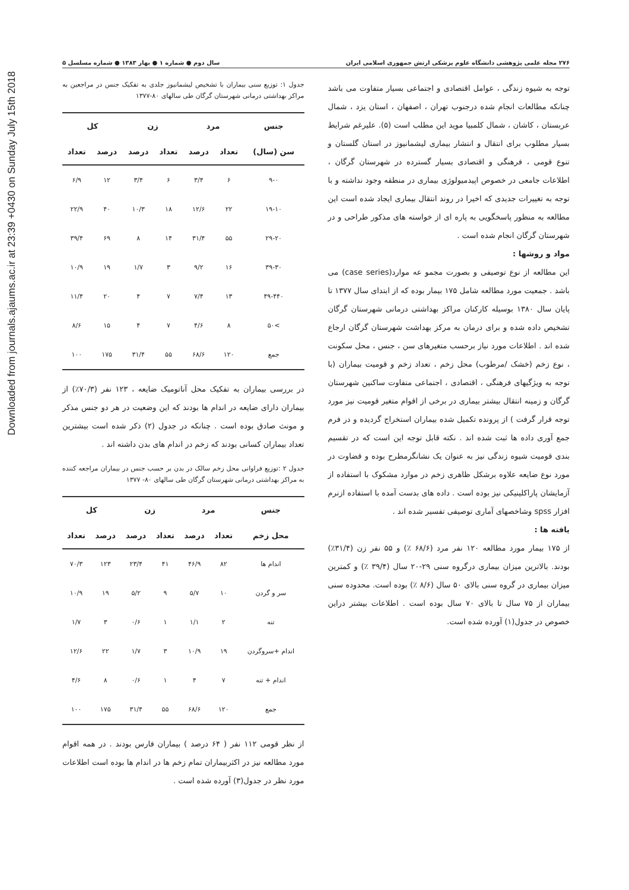Downloaded from journals.ajaums.ac.ir at 23:39 +0430 on Sunday July 15th 2018
۲۷۶ مجله علمی پژوهشی دانشگاه علوم پزشکی ارتش جمهوری اسلامی ایران سال دوم ● شماره ۱ ● بهار ۱۳۸۳ ● شماره مسلسل ۵
توجه به شیوه زندگی ، عوامل اقتصادی و اجتماعی بسیار متفاوت می باشد چنانکه مطالعات انجام شده درجنوب تهران ، اصفهان ، استان یزد ، شمال عربستان ، کاشان ، شمال کلمبیا موید این مطلب است (۵). علیرغم شرایط بسیار مطلوب برای انتقال و انتشار بیماری لیشمانیوز در استان گلستان و تنوع قومی ، فرهنگی و اقتصادی بسیار گسترده در شهرستان گرگان ، اطلاعات جامعی در خصوص اپیدمیولوژی بیماری در منطقه وجود نداشته و با توجه به تغییرات جدیدی که اخیرا در روند انتقال بیماری ایجاد شده است این مطالعه به منظور پاسخگویی به پاره ای از خواسته های مذکور طراحی و در شهرستان گرگان انجام شده است .
مواد و روشها :
این مطالعه از نوع توصیفی و بصورت مجمو عه موارد(case series) می باشد . جمعیت مورد مطالعه شامل ۱۷۵ بیمار بوده که از ابتدای سال ۱۳۷۷ تا پایان سال ۱۳۸۰ بوسیله کارکنان مراکز بهداشتی درمانی شهرستان گرگان تشخیص داده شده و برای درمان به مرکز بهداشت شهرستان گرگان ارجاع شده اند . اطلاعات مورد نیاز برحسب متغیرهای سن ، جنس ، محل سکونت ، نوع زخم (خشک /مرطوب) محل زخم ، تعداد زخم و قومیت بیماران (با توجه به ویژگیهای فرهنگی ، اقتصادی ، اجتماعی متفاوت ساکنین شهرستان گرگان و زمینه انتقال بیشتر بیماری در برخی از اقوام متغیر قومیت نیز مورد توجه قرار گرفت ) از پرونده تکمیل شده بیماران استخراج گردیده و در فرم جمع آوری داده ها ثبت شده اند . نکته قابل توجه این است که در تقسیم بندی قومیت شیوه زندگی نیز به عنوان یک نشانگرمطرح بوده و قضاوت در مورد نوع ضایعه علاوه برشکل ظاهری زخم در موارد مشکوک با استفاده از آزمایشان پاراکلینیکی نیز بوده است . داده های بدست آمده با استفاده ازنرم افزار spss وشاخصهای آماری توصیفی تفسیر شده اند .
یافته ها :
از ۱۷۵ بیمار مورد مطالعه ۱۲۰ نفر مرد (۶۸/۶ ٪) و ۵۵ نفر زن (۳۱/۴٪) بودند. بالاترین میزان بیماری درگروه سنی ۲۹-۲۰ سال (۳۹/۴ ٪) و کمترین میزان بیماری در گروه سنی بالای ۵۰ سال (۸/۶ ٪) بوده است. محدوده سنی بیماران از ۷۵ سال تا بالای ۷۰ سال بوده است . اطلاعات بیشتر دراین خصوص در جدول(۱) آورده شده است.
جدول ۱: توزیع سنی بیماران با تشخیص لیشمانیوز جلدی به تفکیک جنس در مراجعین به مراکز بهداشتی درمانی شهرستان گرگان طی سالهای ۸۰-۱۳۷۷
| جنس | مرد | | زن | | کل | |
| --- | --- | --- | --- | --- | --- | --- |
| سن (سال) | تعداد | درصد | تعداد | درصد | درصد | تعداد |
| ۹-۰ | ۶ | ۳/۴ | ۶ | ۳/۴ | ۱۲ | ۶/۹ |
| ۱۹-۱۰ | ۲۲ | ۱۲/۶ | ۱۸ | ۱۰/۳ | ۴۰ | ۲۲/۹ |
| ۲۹-۲۰ | ۵۵ | ۳۱/۴ | ۱۴ | ۸ | ۶۹ | ۳۹/۴ |
| ۳۹-۳۰ | ۱۶ | ۹/۲ | ۳ | ۱/۷ | ۱۹ | ۱۰/۹ |
| ۴۹-۴۴۰ | ۱۳ | ۷/۴ | ۷ | ۴ | ۲۰ | ۱۱/۴ |
| >۵۰ | ۸ | ۴/۶ | ۷ | ۴ | ۱۵ | ۸/۶ |
| جمع | ۱۲۰ | ۶۸/۶ | ۵۵ | ۳۱/۴ | ۱۷۵ | ۱۰۰ |
در بررسی بیماران به تفکیک محل آناتومیک ضایعه ، ۱۲۳ نفر (۷۰/۳٪) از بیماران دارای ضایعه در اندام ها بودند که این وضعیت در هر دو جنس مذکر و مونث صادق بوده است . چنانکه در جدول (۲) ذکر شده است بیشترین تعداد بیماران کسانی بودند که زخم در اندام های بدن داشته اند .
جدول ۲ :توزیع فراوانی محل زخم سالک در بدن بر حسب جنس در بیماران مراجعه کننده به مراکز بهداشتی درمانی شهرستان گرگان طی سالهای ۸۰- ۱۳۷۷
| جنس | مرد | | زن | | کل | |
| --- | --- | --- | --- | --- | --- | --- |
| محل زخم | تعداد | درصد | تعداد | درصد | درصد | تعداد |
| اندام ها | ۸۲ | ۴۶/۹ | ۴۱ | ۲۳/۴ | ۱۲۳ | ۷۰/۳ |
| سر و گردن | ۱۰ | ۵/۷ | ۹ | ۵/۲ | ۱۹ | ۱۰/۹ |
| تنه | ۲ | ۱/۱ | ۱ | ۰/۶ | ۳ | ۱/۷ |
| اندام +سروگردن | ۱۹ | ۱۰/۹ | ۳ | ۱/۷ | ۲۲ | ۱۲/۶ |
| اندام + تنه | ۷ | ۴ | ۱ | ۰/۶ | ۸ | ۴/۶ |
| جمع | ۱۲۰ | ۶۸/۶ | ۵۵ | ۳۱/۴ | ۱۷۵ | ۱۰۰ |
از نظر قومی ۱۱۲ نفر ( ۶۴ درصد ) بیماران فارس بودند . در همه اقوام مورد مطالعه نیز در اکثربیماران تمام زخم ها در اندام ها بوده است اطلاعات مورد نظر در جدول(۳) آورده شده است .